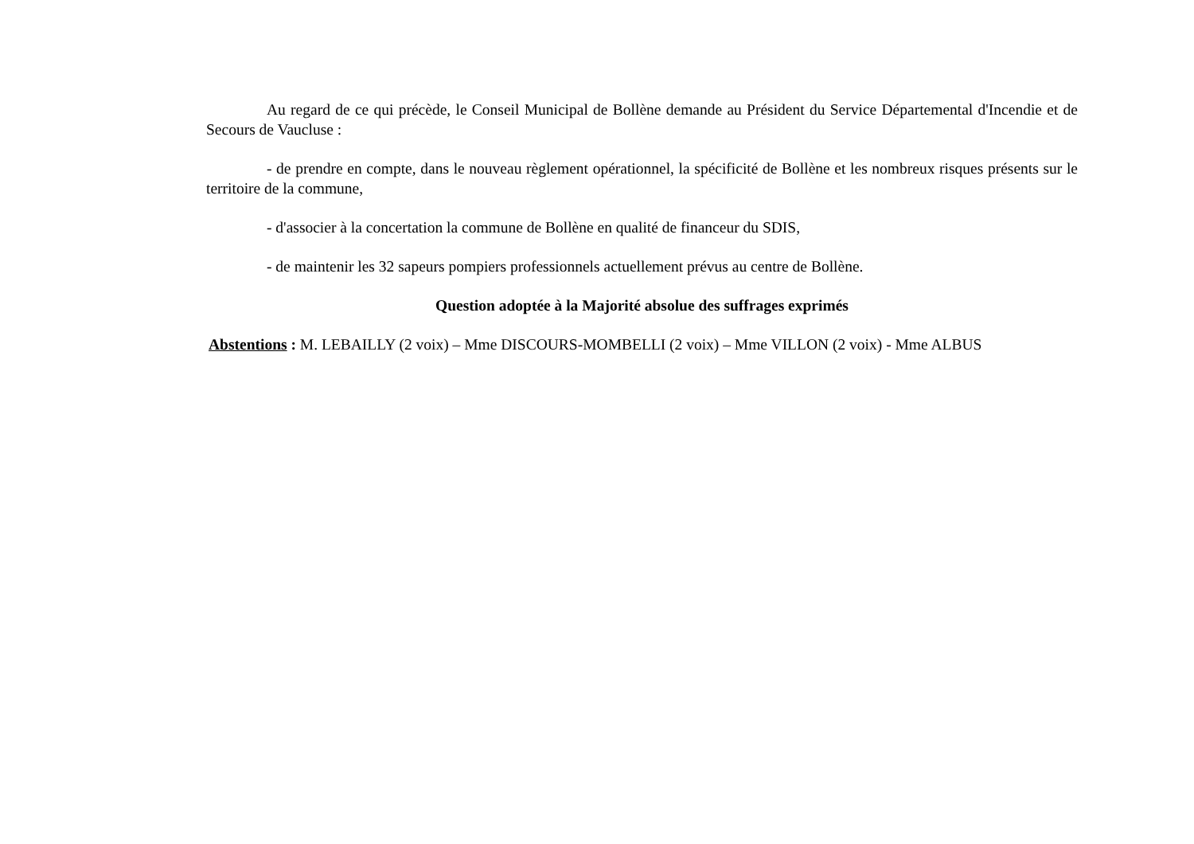Au regard de ce qui précède, le Conseil Municipal de Bollène demande au Président du Service Départemental d'Incendie et de Secours de Vaucluse :
- de prendre en compte, dans le nouveau règlement opérationnel, la spécificité de Bollène et les nombreux risques présents sur le territoire de la commune,
- d'associer à la concertation la commune de Bollène en qualité de financeur du SDIS,
- de maintenir les 32 sapeurs pompiers professionnels actuellement prévus au centre de Bollène.
Question adoptée à la Majorité absolue des suffrages exprimés
Abstentions : M. LEBAILLY (2 voix) – Mme DISCOURS-MOMBELLI (2 voix) – Mme VILLON (2 voix) - Mme ALBUS